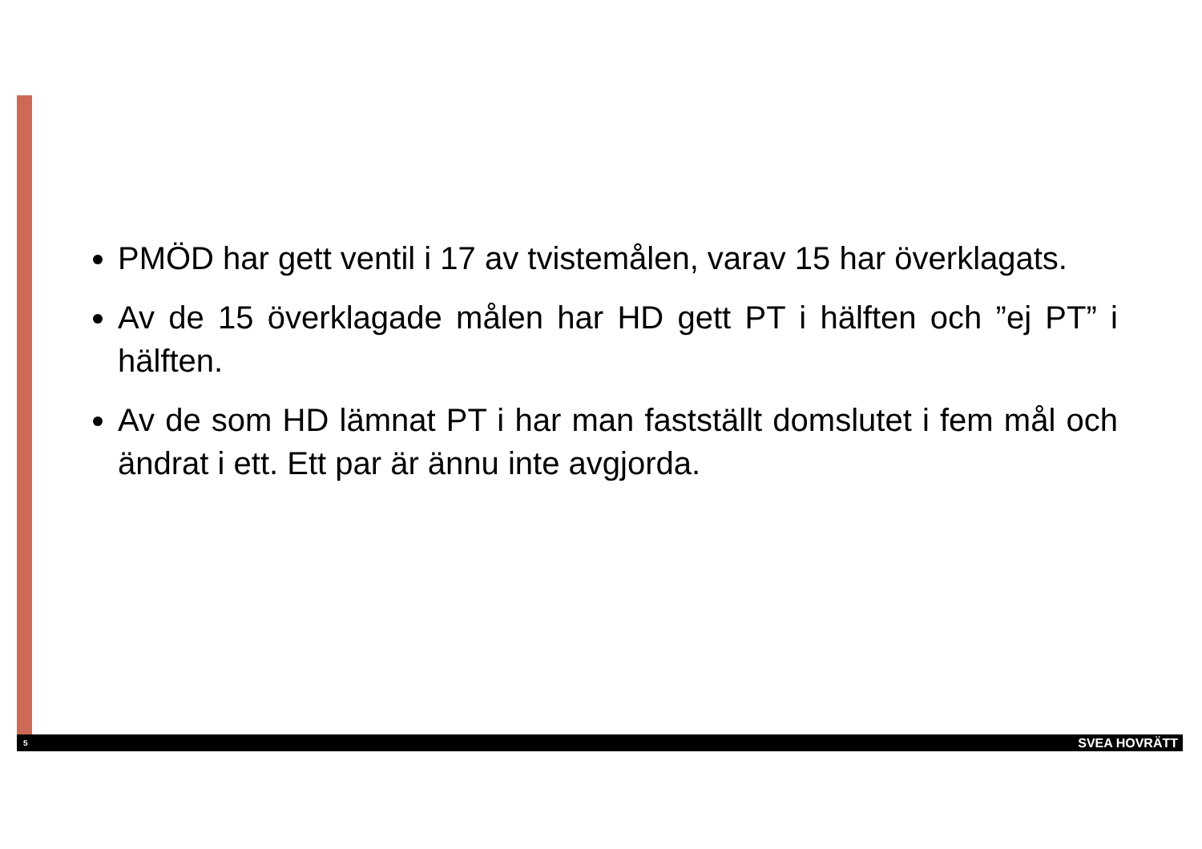PMÖD har gett ventil i 17 av tvistemålen, varav 15 har överklagats.
Av de 15 överklagade målen har HD gett PT i hälften och ”ej PT” i hälften.
Av de som HD lämnat PT i har man fastställt domslutet i fem mål och ändrat i ett. Ett par är ännu inte avgjorda.
5 SVEA HOVRÄTT